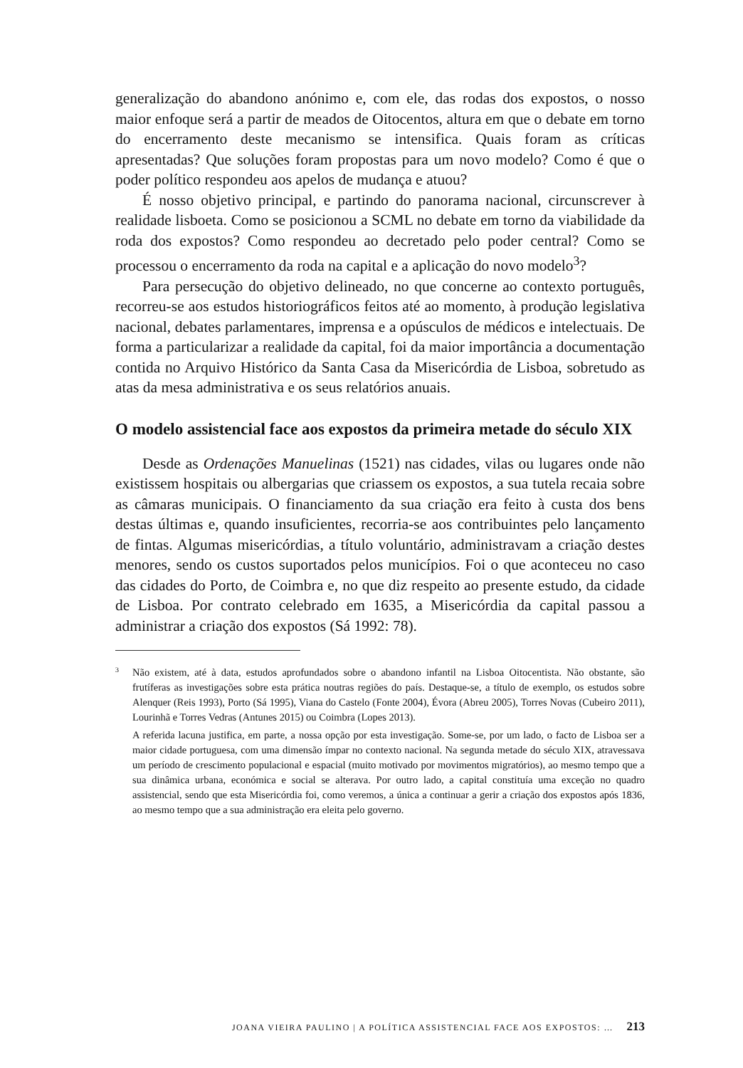generalização do abandono anónimo e, com ele, das rodas dos expostos, o nosso maior enfoque será a partir de meados de Oitocentos, altura em que o debate em torno do encerramento deste mecanismo se intensifica. Quais foram as críticas apresentadas? Que soluções foram propostas para um novo modelo? Como é que o poder político respondeu aos apelos de mudança e atuou?
É nosso objetivo principal, e partindo do panorama nacional, circunscrever à realidade lisboeta. Como se posicionou a SCML no debate em torno da viabilidade da roda dos expostos? Como respondeu ao decretado pelo poder central? Como se processou o encerramento da roda na capital e a aplicação do novo modelo<sup>3</sup>?
Para persecução do objetivo delineado, no que concerne ao contexto português, recorreu-se aos estudos historiográficos feitos até ao momento, à produção legislativa nacional, debates parlamentares, imprensa e a opúsculos de médicos e intelectuais. De forma a particularizar a realidade da capital, foi da maior importância a documentação contida no Arquivo Histórico da Santa Casa da Misericórdia de Lisboa, sobretudo as atas da mesa administrativa e os seus relatórios anuais.
O modelo assistencial face aos expostos da primeira metade do século XIX
Desde as Ordenações Manuelinas (1521) nas cidades, vilas ou lugares onde não existissem hospitais ou albergarias que criassem os expostos, a sua tutela recaia sobre as câmaras municipais. O financiamento da sua criação era feito à custa dos bens destas últimas e, quando insuficientes, recorria-se aos contribuintes pelo lançamento de fintas. Algumas misericórdias, a título voluntário, administravam a criação destes menores, sendo os custos suportados pelos municípios. Foi o que aconteceu no caso das cidades do Porto, de Coimbra e, no que diz respeito ao presente estudo, da cidade de Lisboa. Por contrato celebrado em 1635, a Misericórdia da capital passou a administrar a criação dos expostos (Sá 1992: 78).
<sup>3</sup> Não existem, até à data, estudos aprofundados sobre o abandono infantil na Lisboa Oitocentista. Não obstante, são frutíferas as investigações sobre esta prática noutras regiões do país. Destaque-se, a título de exemplo, os estudos sobre Alenquer (Reis 1993), Porto (Sá 1995), Viana do Castelo (Fonte 2004), Évora (Abreu 2005), Torres Novas (Cubeiro 2011), Lourinhã e Torres Vedras (Antunes 2015) ou Coimbra (Lopes 2013).
A referida lacuna justifica, em parte, a nossa opção por esta investigação. Some-se, por um lado, o facto de Lisboa ser a maior cidade portuguesa, com uma dimensão ímpar no contexto nacional. Na segunda metade do século XIX, atravessava um período de crescimento populacional e espacial (muito motivado por movimentos migratórios), ao mesmo tempo que a sua dinâmica urbana, económica e social se alterava. Por outro lado, a capital constituía uma exceção no quadro assistencial, sendo que esta Misericórdia foi, como veremos, a única a continuar a gerir a criação dos expostos após 1836, ao mesmo tempo que a sua administração era eleita pelo governo.
JOANA VIEIRA PAULINO | A POLÍTICA ASSISTENCIAL FACE AOS EXPOSTOS: … 213